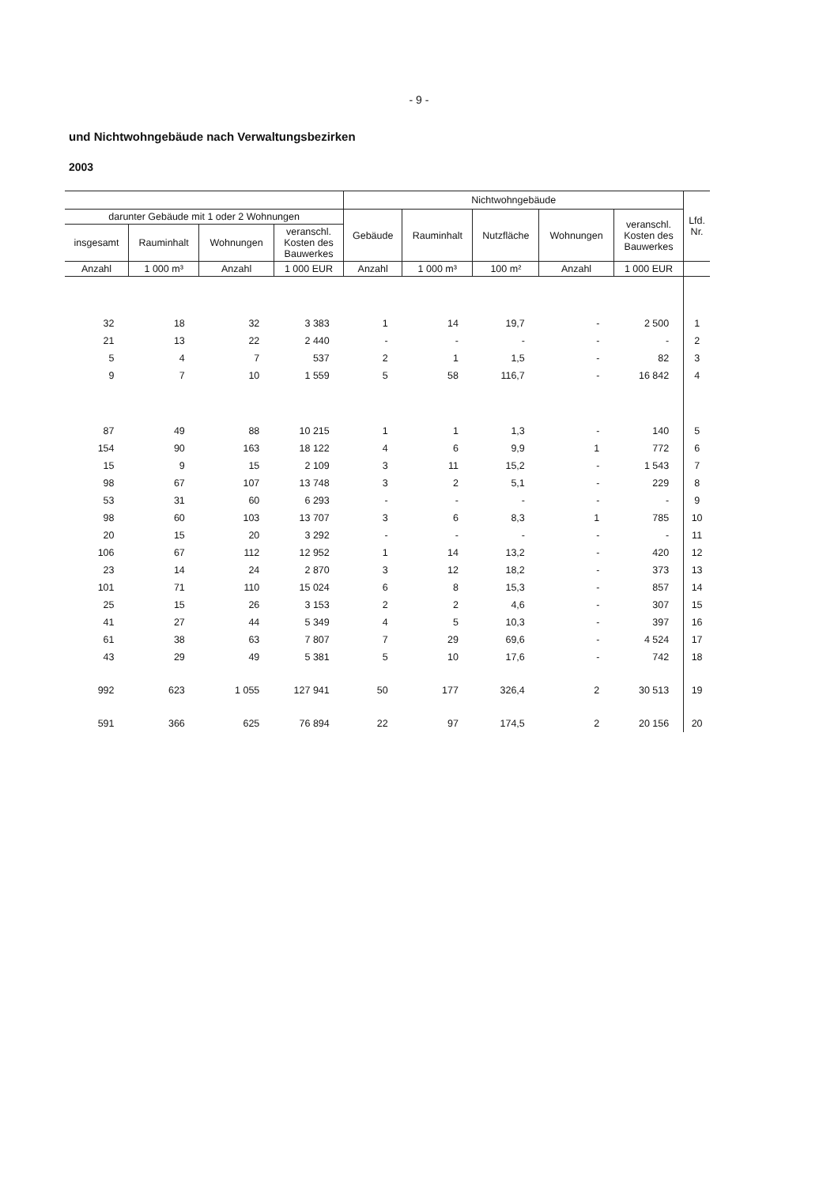- 9 -
und Nichtwohngebäude nach Verwaltungsbezirken
2003
| | | | | Nichtwohngebäude | | | | | Lfd. Nr. |
| --- | --- | --- | --- | --- | --- | --- | --- | --- | --- |
| darunter Gebäude mit 1 oder 2 Wohnungen | | | | Gebäude | Rauminhalt | Nutzfläche | Wohnungen | veranschl. Kosten des Bauwerkes | |
| insgesamt | Rauminhalt | Wohnungen | veranschl. Kosten des Bauwerkes | | | | | | |
| Anzahl | 1 000 m³ | Anzahl | 1 000 EUR | Anzahl | 1 000 m³ | 100 m² | Anzahl | 1 000 EUR | |
| 32 | 18 | 32 | 3 383 | 1 | 14 | 19,7 | - | 2 500 | 1 |
| 21 | 13 | 22 | 2 440 | - | - | - | - | - | 2 |
| 5 | 4 | 7 | 537 | 2 | 1 | 1,5 | - | 82 | 3 |
| 9 | 7 | 10 | 1 559 | 5 | 58 | 116,7 | - | 16 842 | 4 |
| 87 | 49 | 88 | 10 215 | 1 | 1 | 1,3 | - | 140 | 5 |
| 154 | 90 | 163 | 18 122 | 4 | 6 | 9,9 | 1 | 772 | 6 |
| 15 | 9 | 15 | 2 109 | 3 | 11 | 15,2 | - | 1 543 | 7 |
| 98 | 67 | 107 | 13 748 | 3 | 2 | 5,1 | - | 229 | 8 |
| 53 | 31 | 60 | 6 293 | - | - | - | - | - | 9 |
| 98 | 60 | 103 | 13 707 | 3 | 6 | 8,3 | 1 | 785 | 10 |
| 20 | 15 | 20 | 3 292 | - | - | - | - | - | 11 |
| 106 | 67 | 112 | 12 952 | 1 | 14 | 13,2 | - | 420 | 12 |
| 23 | 14 | 24 | 2 870 | 3 | 12 | 18,2 | - | 373 | 13 |
| 101 | 71 | 110 | 15 024 | 6 | 8 | 15,3 | - | 857 | 14 |
| 25 | 15 | 26 | 3 153 | 2 | 2 | 4,6 | - | 307 | 15 |
| 41 | 27 | 44 | 5 349 | 4 | 5 | 10,3 | - | 397 | 16 |
| 61 | 38 | 63 | 7 807 | 7 | 29 | 69,6 | - | 4 524 | 17 |
| 43 | 29 | 49 | 5 381 | 5 | 10 | 17,6 | - | 742 | 18 |
| 992 | 623 | 1 055 | 127 941 | 50 | 177 | 326,4 | 2 | 30 513 | 19 |
| 591 | 366 | 625 | 76 894 | 22 | 97 | 174,5 | 2 | 20 156 | 20 |